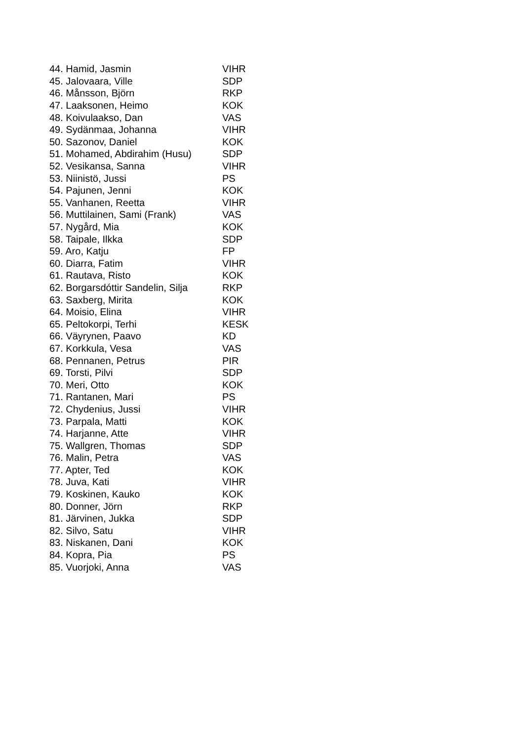| 44. Hamid, Jasmin | VIHR |
| 45. Jalovaara, Ville | SDP |
| 46. Månsson, Björn | RKP |
| 47. Laaksonen, Heimo | KOK |
| 48. Koivulaakso, Dan | VAS |
| 49. Sydänmaa, Johanna | VIHR |
| 50. Sazonov, Daniel | KOK |
| 51. Mohamed, Abdirahim (Husu) | SDP |
| 52. Vesikansa, Sanna | VIHR |
| 53. Niinistö, Jussi | PS |
| 54. Pajunen, Jenni | KOK |
| 55. Vanhanen, Reetta | VIHR |
| 56. Muttilainen, Sami (Frank) | VAS |
| 57. Nygård, Mia | KOK |
| 58. Taipale, Ilkka | SDP |
| 59. Aro, Katju | FP |
| 60. Diarra, Fatim | VIHR |
| 61. Rautava, Risto | KOK |
| 62. Borgarsdóttir Sandelin, Silja | RKP |
| 63. Saxberg, Mirita | KOK |
| 64. Moisio, Elina | VIHR |
| 65. Peltokorpi, Terhi | KESK |
| 66. Väyrynen, Paavo | KD |
| 67. Korkkula, Vesa | VAS |
| 68. Pennanen, Petrus | PIR |
| 69. Torsti, Pilvi | SDP |
| 70. Meri, Otto | KOK |
| 71. Rantanen, Mari | PS |
| 72. Chydenius, Jussi | VIHR |
| 73. Parpala, Matti | KOK |
| 74. Harjanne, Atte | VIHR |
| 75. Wallgren, Thomas | SDP |
| 76. Malin, Petra | VAS |
| 77. Apter, Ted | KOK |
| 78. Juva, Kati | VIHR |
| 79. Koskinen, Kauko | KOK |
| 80. Donner, Jörn | RKP |
| 81. Järvinen, Jukka | SDP |
| 82. Silvo, Satu | VIHR |
| 83. Niskanen, Dani | KOK |
| 84. Kopra, Pia | PS |
| 85. Vuorjoki, Anna | VAS |